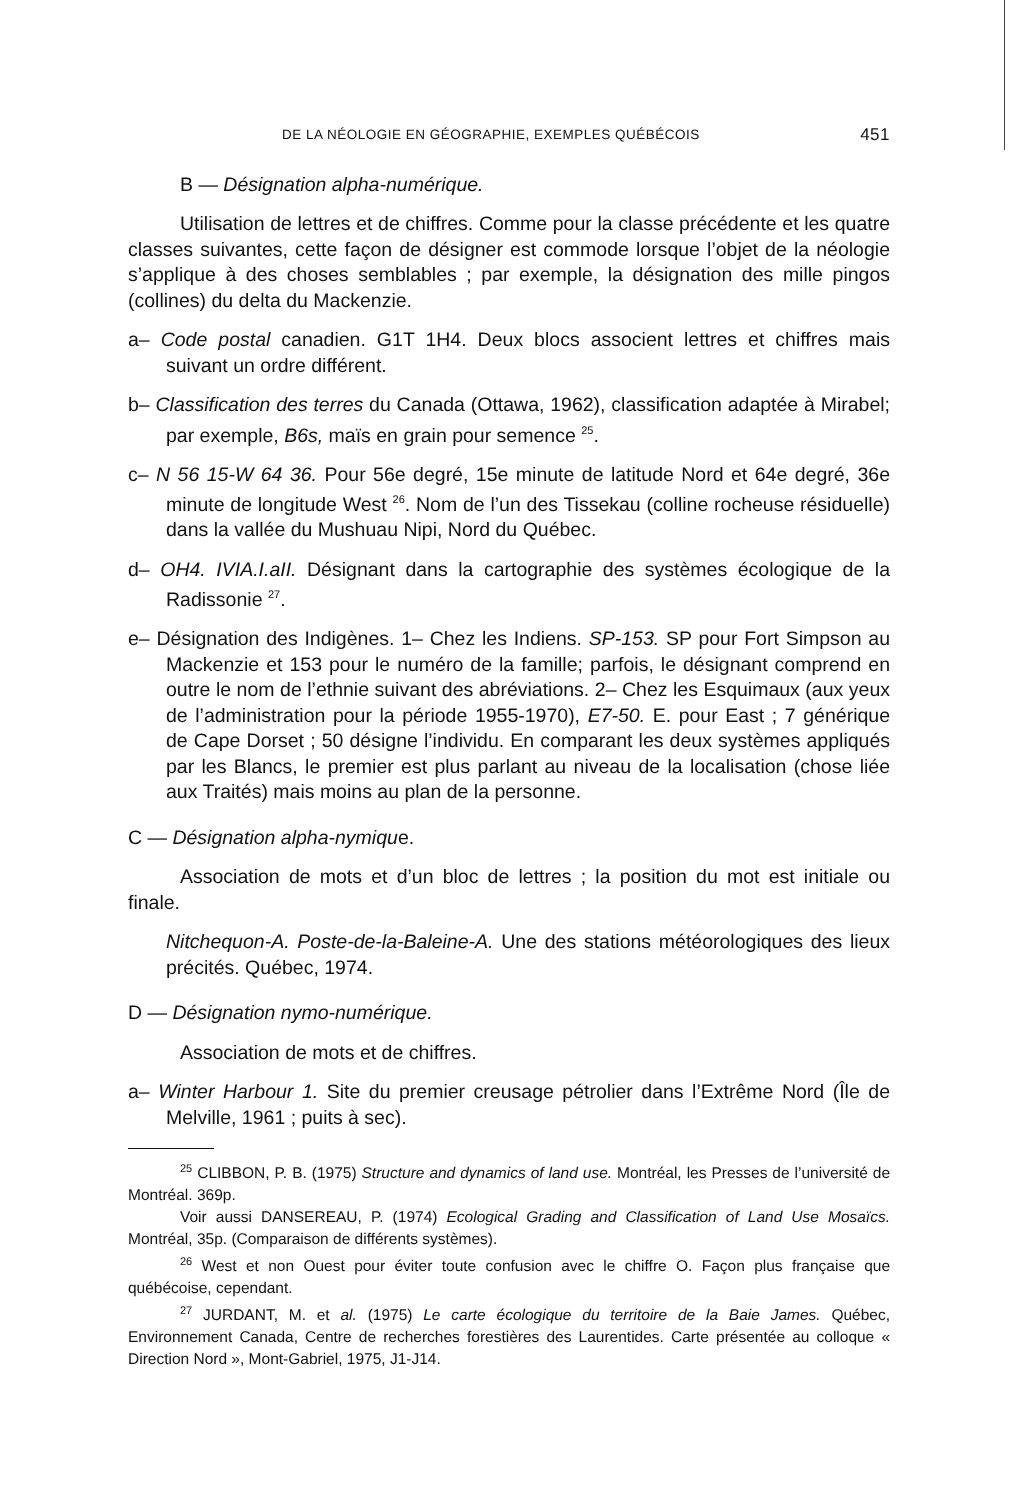DE LA NÉOLOGIE EN GÉOGRAPHIE, EXEMPLES QUÉBÉCOIS 451
B — Désignation alpha-numérique.
Utilisation de lettres et de chiffres. Comme pour la classe précédente et les quatre classes suivantes, cette façon de désigner est commode lorsque l’objet de la néologie s’applique à des choses semblables ; par exemple, la désignation des mille pingos (collines) du delta du Mackenzie.
a– Code postal canadien. G1T 1H4. Deux blocs associent lettres et chiffres mais suivant un ordre différent.
b– Classification des terres du Canada (Ottawa, 1962), classification adaptée à Mirabel; par exemple, B6s, maïs en grain pour semence <sup>25</sup>.
c– N 56 15-W 64 36. Pour 56e degré, 15e minute de latitude Nord et 64e degré, 36e minute de longitude West <sup>26</sup>. Nom de l’un des Tissekau (colline rocheuse résiduelle) dans la vallée du Mushuau Nipi, Nord du Québec.
d– OH4. IVIA.I.aII. Désignant dans la cartographie des systèmes écologique de la Radissonie <sup>27</sup>.
e– Désignation des Indigènes. 1– Chez les Indiens. SP-153. SP pour Fort Simpson au Mackenzie et 153 pour le numéro de la famille; parfois, le désignant comprend en outre le nom de l’ethnie suivant des abréviations. 2– Chez les Esquimaux (aux yeux de l’administration pour la période 1955-1970), E7-50. E. pour East ; 7 générique de Cape Dorset ; 50 désigne l’individu. En comparant les deux systèmes appliqués par les Blancs, le premier est plus parlant au niveau de la localisation (chose liée aux Traités) mais moins au plan de la personne.
C — Désignation alpha-nymique.
Association de mots et d’un bloc de lettres ; la position du mot est initiale ou finale.
Nitchequon-A. Poste-de-la-Baleine-A. Une des stations météorologiques des lieux précités. Québec, 1974.
D — Désignation nymo-numérique.
Association de mots et de chiffres.
a– Winter Harbour 1. Site du premier creusage pétrolier dans l’Extrême Nord (Île de Melville, 1961 ; puits à sec).
<sup>25</sup> CLIBBON, P. B. (1975) Structure and dynamics of land use. Montréal, les Presses de l’université de Montréal. 369p.
Voir aussi DANSEREAU, P. (1974) Ecological Grading and Classification of Land Use Mosaïcs. Montréal, 35p. (Comparaison de différents systèmes).
<sup>26</sup> West et non Ouest pour éviter toute confusion avec le chiffre O. Façon plus française que québécoise, cependant.
<sup>27</sup> JURDANT, M. et al. (1975) Le carte écologique du territoire de la Baie James. Québec, Environnement Canada, Centre de recherches forestières des Laurentides. Carte présentée au colloque « Direction Nord », Mont-Gabriel, 1975, J1-J14.